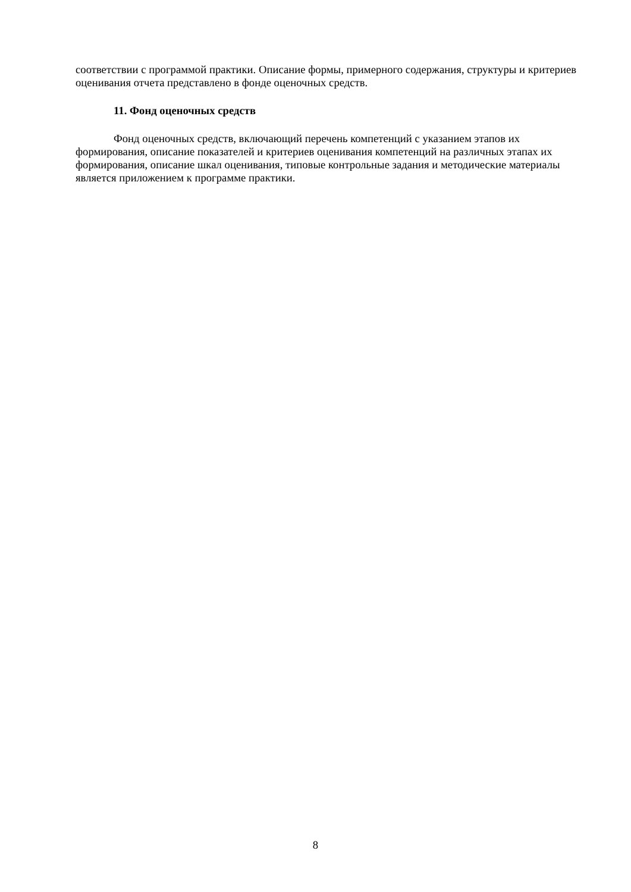соответствии с программой практики. Описание формы, примерного содержания, структуры и критериев оценивания отчета представлено в фонде оценочных средств.
11. Фонд оценочных средств
Фонд оценочных средств, включающий перечень компетенций с указанием этапов их формирования, описание показателей и критериев оценивания компетенций на различных этапах их формирования, описание шкал оценивания, типовые контрольные задания и методические материалы является приложением к программе практики.
8